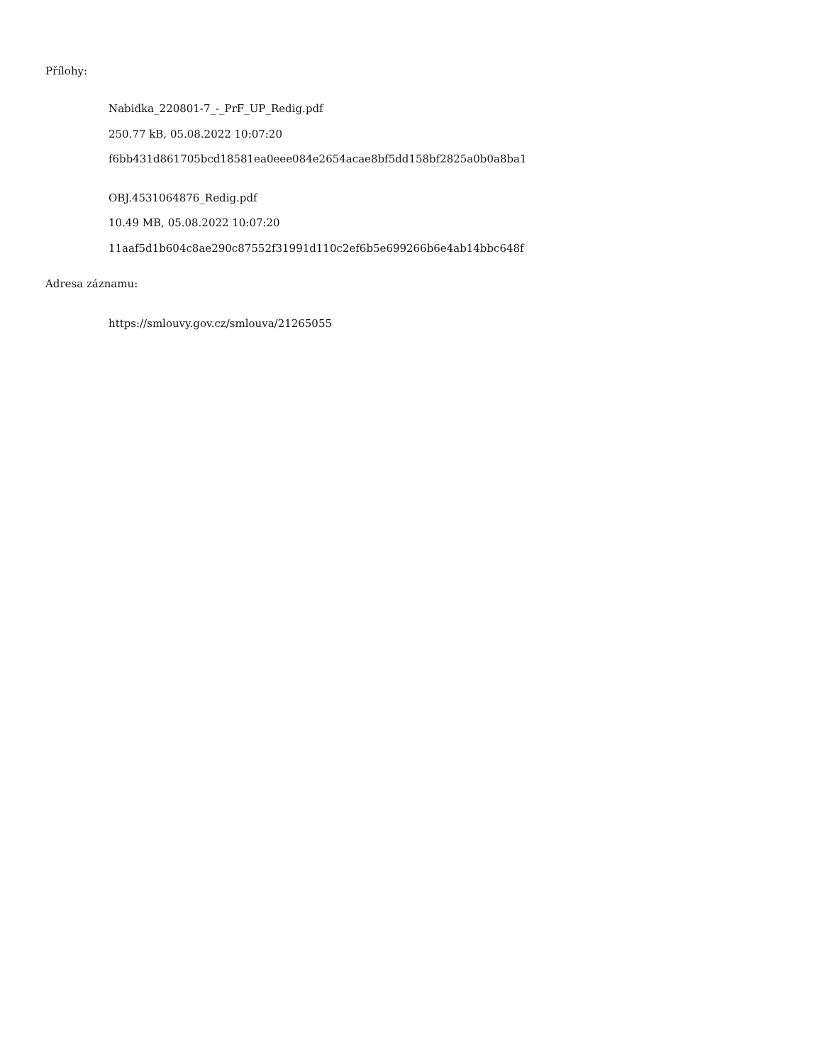Přílohy:
Nabidka_220801-7_-_PrF_UP_Redig.pdf
250.77 kB, 05.08.2022 10:07:20
f6bb431d861705bcd18581ea0eee084e2654acae8bf5dd158bf2825a0b0a8ba1
OBJ.4531064876_Redig.pdf
10.49 MB, 05.08.2022 10:07:20
11aaf5d1b604c8ae290c87552f31991d110c2ef6b5e699266b6e4ab14bbc648f
Adresa záznamu:
https://smlouvy.gov.cz/smlouva/21265055